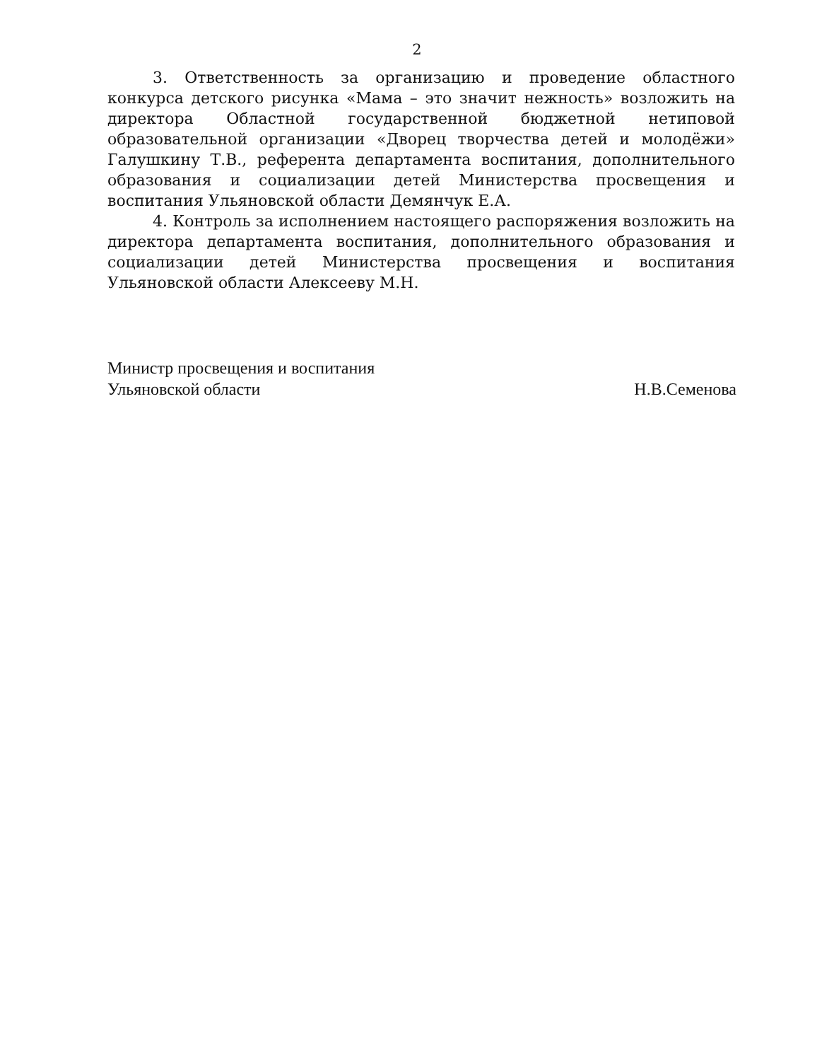2
3. Ответственность за организацию и проведение областного конкурса детского рисунка «Мама – это значит нежность» возложить на директора Областной государственной бюджетной нетиповой образовательной организации «Дворец творчества детей и молодёжи» Галушкину Т.В., референта департамента воспитания, дополнительного образования и социализации детей Министерства просвещения и воспитания Ульяновской области Демянчук Е.А.
4. Контроль за исполнением настоящего распоряжения возложить на директора департамента воспитания, дополнительного образования и социализации детей Министерства просвещения и воспитания Ульяновской области Алексееву М.Н.
Министр просвещения и воспитания
Ульяновской области
Н.В.Семенова